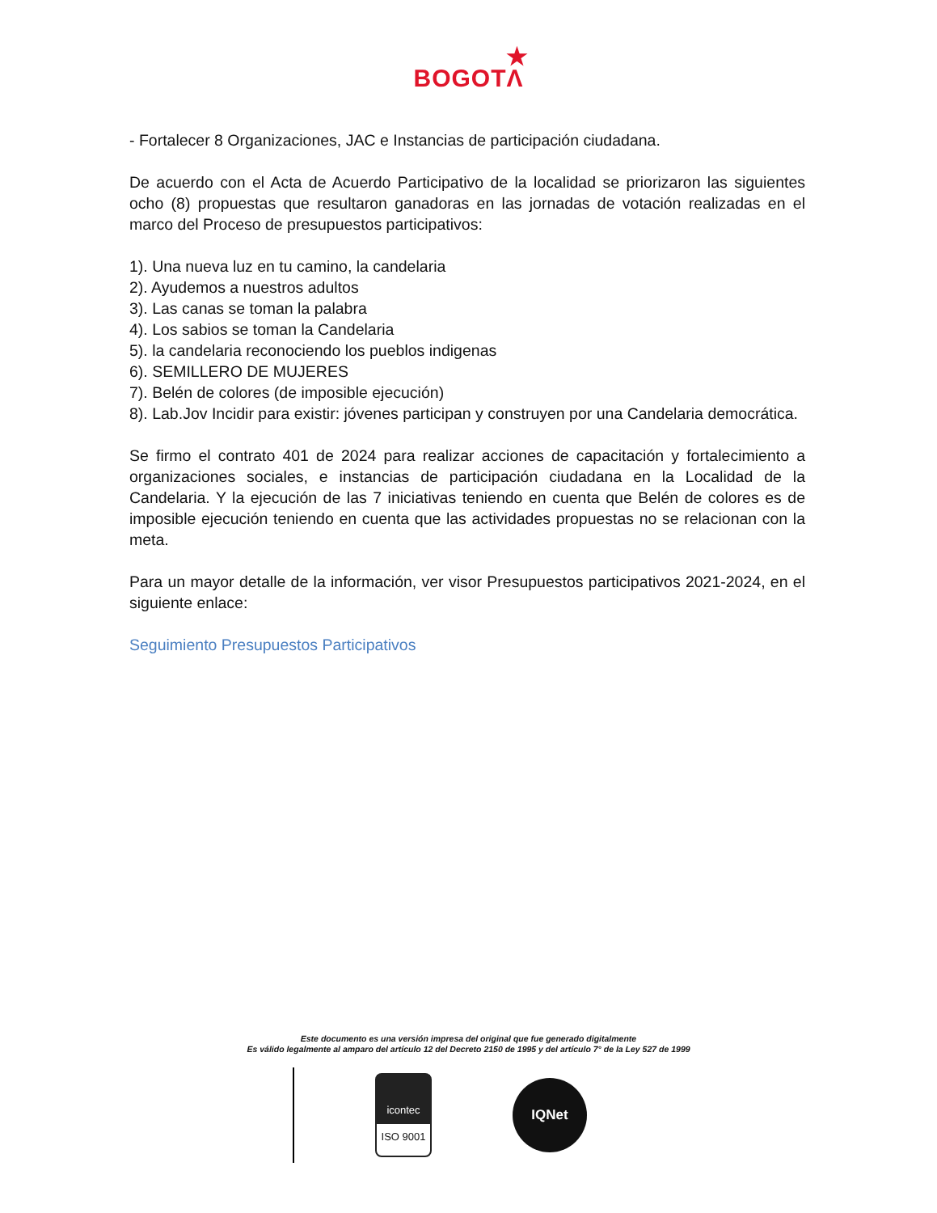★
BOGOTΛ
- Fortalecer 8 Organizaciones, JAC e Instancias de participación ciudadana.
De acuerdo con el Acta de Acuerdo Participativo de la localidad se priorizaron las siguientes ocho (8) propuestas que resultaron ganadoras en las jornadas de votación realizadas en el marco del Proceso de presupuestos participativos:
1). Una nueva luz en tu camino, la candelaria
2). Ayudemos a nuestros adultos
3). Las canas se toman la palabra
4). Los sabios se toman la Candelaria
5). la candelaria reconociendo los pueblos indigenas
6). SEMILLERO DE MUJERES
7). Belén de colores (de imposible ejecución)
8). Lab.Jov Incidir para existir: jóvenes participan y construyen por una Candelaria democrática.
Se firmo el contrato 401 de 2024 para realizar acciones de capacitación y fortalecimiento a organizaciones sociales, e instancias de participación ciudadana en la Localidad de la Candelaria. Y la ejecución de las 7 iniciativas teniendo en cuenta que Belén de colores es de imposible ejecución teniendo en cuenta que las actividades propuestas no se relacionan con la meta.
Para un mayor detalle de la información, ver visor Presupuestos participativos 2021-2024, en el siguiente enlace:
Seguimiento Presupuestos Participativos
Este documento es una versión impresa del original que fue generado digitalmente
Es válido legalmente al amparo del artículo 12 del Decreto 2150 de 1995 y del artículo 7° de la Ley 527 de 1999
icontec
ISO 9001
IQNet